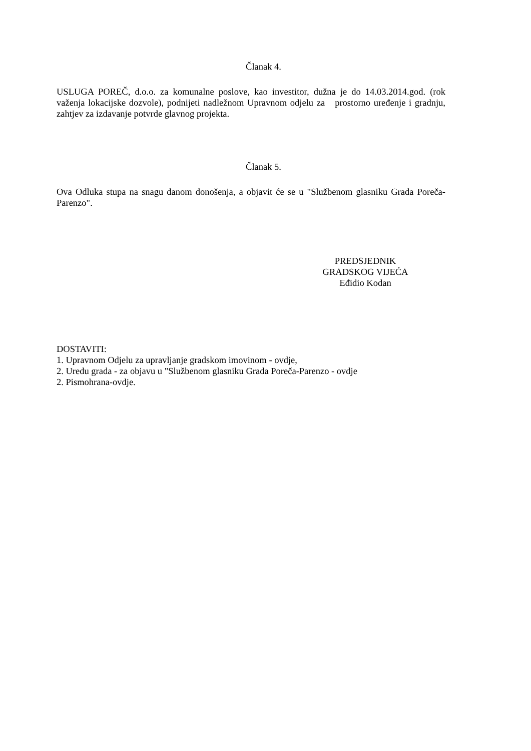Članak 4.
USLUGA POREČ, d.o.o. za komunalne poslove, kao investitor, dužna je do 14.03.2014.god. (rok važenja lokacijske dozvole), podnijeti nadležnom Upravnom odjelu za prostorno uređenje i gradnju, zahtjev za izdavanje potvrde glavnog projekta.
Članak 5.
Ova Odluka stupa na snagu danom donošenja, a objavit će se u "Službenom glasniku Grada Poreča-Parenzo".
PREDSJEDNIK
GRADSKOG VIJEĆA
Eđidio Kodan
DOSTAVITI:
1. Upravnom Odjelu za upravljanje gradskom imovinom - ovdje,
2. Uredu grada - za objavu u "Službenom glasniku Grada Poreča-Parenzo - ovdje
2. Pismohrana-ovdje.